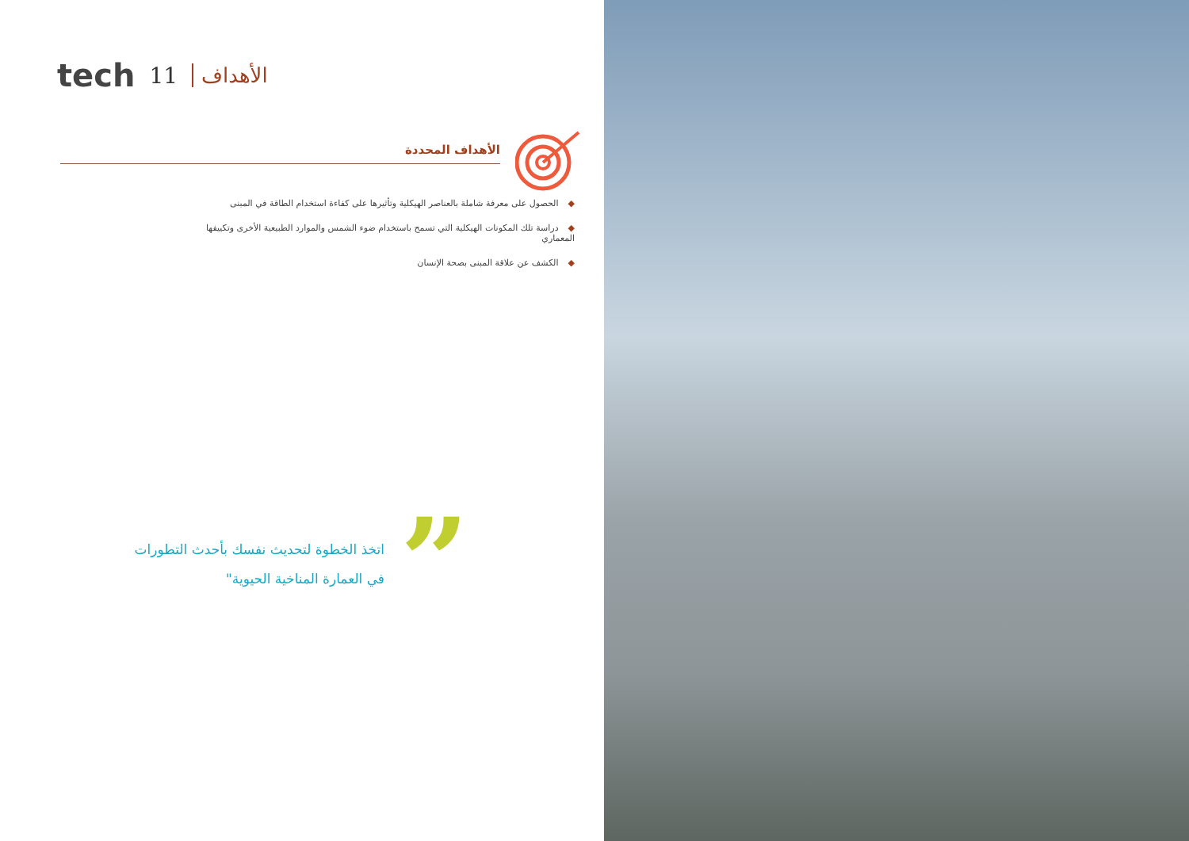tech 11 الأهداف
الأهداف المحددة
◆الحصول على معرفة شاملة بالعناصر الهيكلية وتأثيرها على كفاءة استخدام الطاقة في المبنى
◆دراسة تلك المكونات الهيكلية التي تسمح باستخدام ضوء الشمس والموارد الطبيعية الأخرى وتكييفها المعماري
◆الكشف عن علاقة المبنى بصحة الإنسان
”
اتخذ الخطوة لتحديث نفسك بأحدث التطورات في العمارة المناخية الحيوية"